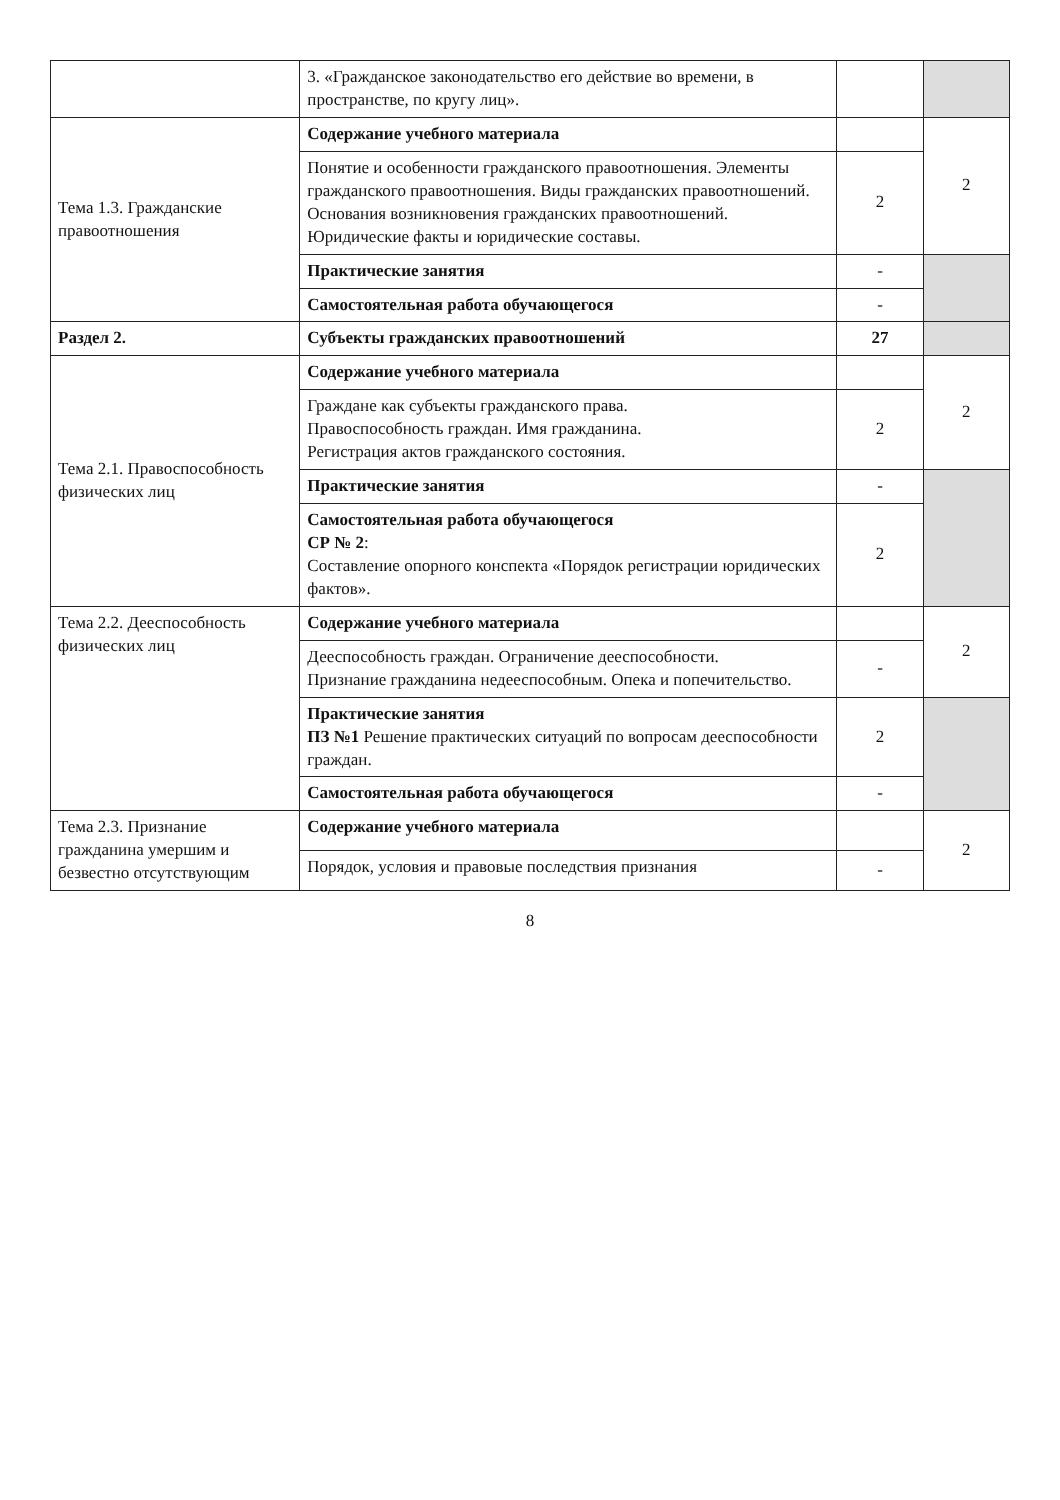| | 3. «Гражданское законодательство его действие во времени, в пространстве, по кругу лиц». | | |
| Тема 1.3. Гражданские правоотношения | Содержание учебного материала | | 2 |
| | Понятие и особенности гражданского правоотношения. Элементы гражданского правоотношения. Виды гражданских правоотношений. Основания возникновения гражданских правоотношений. Юридические факты и юридические составы. | 2 | |
| | Практические занятия | - | |
| | Самостоятельная работа обучающегося | - | |
| Раздел 2. | Субъекты гражданских правоотношений | 27 | |
| Тема 2.1. Правоспособность физических лиц | Содержание учебного материала | | 2 |
| | Граждане как субъекты гражданского права. Правоспособность граждан. Имя гражданина. Регистрация актов гражданского состояния. | 2 | |
| | Практические занятия | - | |
| | Самостоятельная работа обучающегося СР № 2 : Составление опорного конспекта «Порядок регистрации юридических фактов». | 2 | |
| Тема 2.2. Дееспособность физических лиц | Содержание учебного материала | | 2 |
| | Дееспособность граждан. Ограничение дееспособности. Признание гражданина недееспособным. Опека и попечительство. | - | |
| | Практические занятия ПЗ №1 Решение практических ситуаций по вопросам дееспособности граждан. | 2 | |
| | Самостоятельная работа обучающегося | - | |
| Тема 2.3. Признание гражданина умершим и безвестно отсутствующим | Содержание учебного материала | | 2 |
| | Порядок, условия и правовые последствия признания | - | |
8